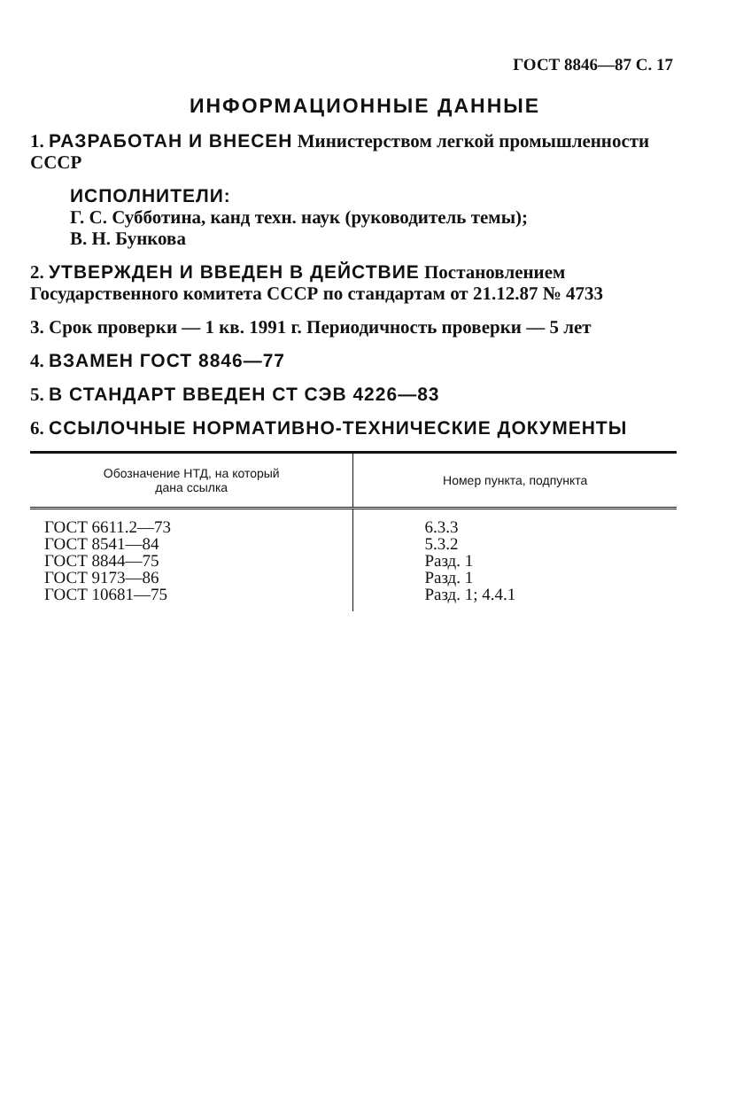ГОСТ 8846—87 С. 17
ИНФОРМАЦИОННЫЕ ДАННЫЕ
1. РАЗРАБОТАН И ВНЕСЕН Министерством легкой промышленности СССР
ИСПОЛНИТЕЛИ:
Г. С. Субботина, канд техн. наук (руководитель темы);
В. Н. Бункова
2. УТВЕРЖДЕН И ВВЕДЕН В ДЕЙСТВИЕ Постановлением Государственного комитета СССР по стандартам от 21.12.87 № 4733
3. Срок проверки — 1 кв. 1991 г. Периодичность проверки — 5 лет
4. ВЗАМЕН ГОСТ 8846—77
5. В СТАНДАРТ ВВЕДЕН СТ СЭВ 4226—83
6. ССЫЛОЧНЫЕ НОРМАТИВНО-ТЕХНИЧЕСКИЕ ДОКУМЕНТЫ
| Обозначение НТД, на который дана ссылка | Номер пункта, подпункта |
| --- | --- |
| ГОСТ 6611.2—73 ГОСТ 8541—84 ГОСТ 8844—75 ГОСТ 9173—86 ГОСТ 10681—75 | 6.3.3 5.3.2 Разд. 1 Разд. 1 Разд. 1; 4.4.1 |